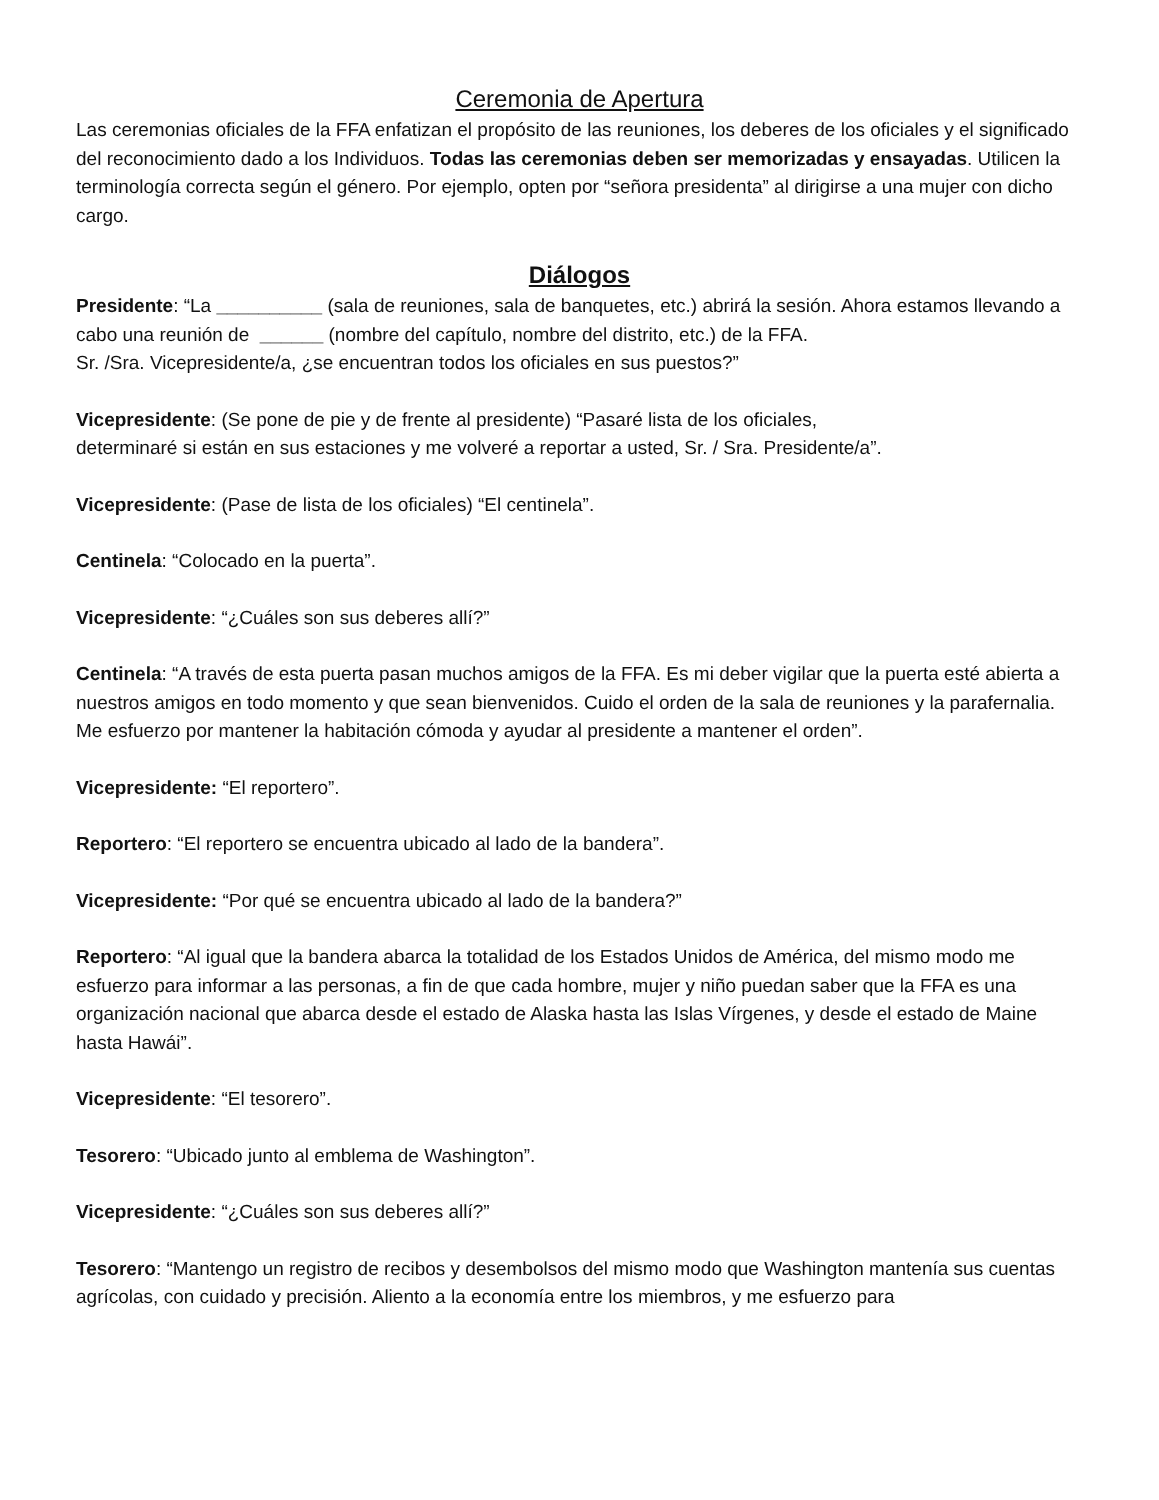Ceremonia de Apertura
Las ceremonias oficiales de la FFA enfatizan el propósito de las reuniones, los deberes de los oficiales y el significado del reconocimiento dado a los Individuos. Todas las ceremonias deben ser memorizadas y ensayadas. Utilicen la terminología correcta según el género. Por ejemplo, opten por “señora presidenta” al dirigirse a una mujer con dicho cargo.
Diálogos
Presidente: “La __________ (sala de reuniones, sala de banquetes, etc.) abrirá la sesión. Ahora estamos llevando a cabo una reunión de ______ (nombre del capítulo, nombre del distrito, etc.) de la FFA.
Sr. /Sra. Vicepresidente/a, ¿se encuentran todos los oficiales en sus puestos?”
Vicepresidente: (Se pone de pie y de frente al presidente) “Pasaré lista de los oficiales,
determinaré si están en sus estaciones y me volveré a reportar a usted, Sr. / Sra. Presidente/a”.
Vicepresidente: (Pase de lista de los oficiales) “El centinela”.
Centinela: “Colocado en la puerta”.
Vicepresidente: “¿Cuáles son sus deberes allí?”
Centinela: “A través de esta puerta pasan muchos amigos de la FFA. Es mi deber vigilar que la puerta esté abierta a nuestros amigos en todo momento y que sean bienvenidos. Cuido el orden de la sala de reuniones y la parafernalia. Me esfuerzo por mantener la habitación cómoda y ayudar al presidente a mantener el orden”.
Vicepresidente: “El reportero”.
Reportero: “El reportero se encuentra ubicado al lado de la bandera”.
Vicepresidente: “Por qué se encuentra ubicado al lado de la bandera?”
Reportero: “Al igual que la bandera abarca la totalidad de los Estados Unidos de América, del mismo modo me esfuerzo para informar a las personas, a fin de que cada hombre, mujer y niño puedan saber que la FFA es una organización nacional que abarca desde el estado de Alaska hasta las Islas Vírgenes, y desde el estado de Maine hasta Hawái”.
Vicepresidente: “El tesorero”.
Tesorero: “Ubicado junto al emblema de Washington”.
Vicepresidente: “¿Cuáles son sus deberes allí?”
Tesorero: “Mantengo un registro de recibos y desembolsos del mismo modo que Washington mantenía sus cuentas agrícolas, con cuidado y precisión. Aliento a la economía entre los miembros, y me esfuerzo para